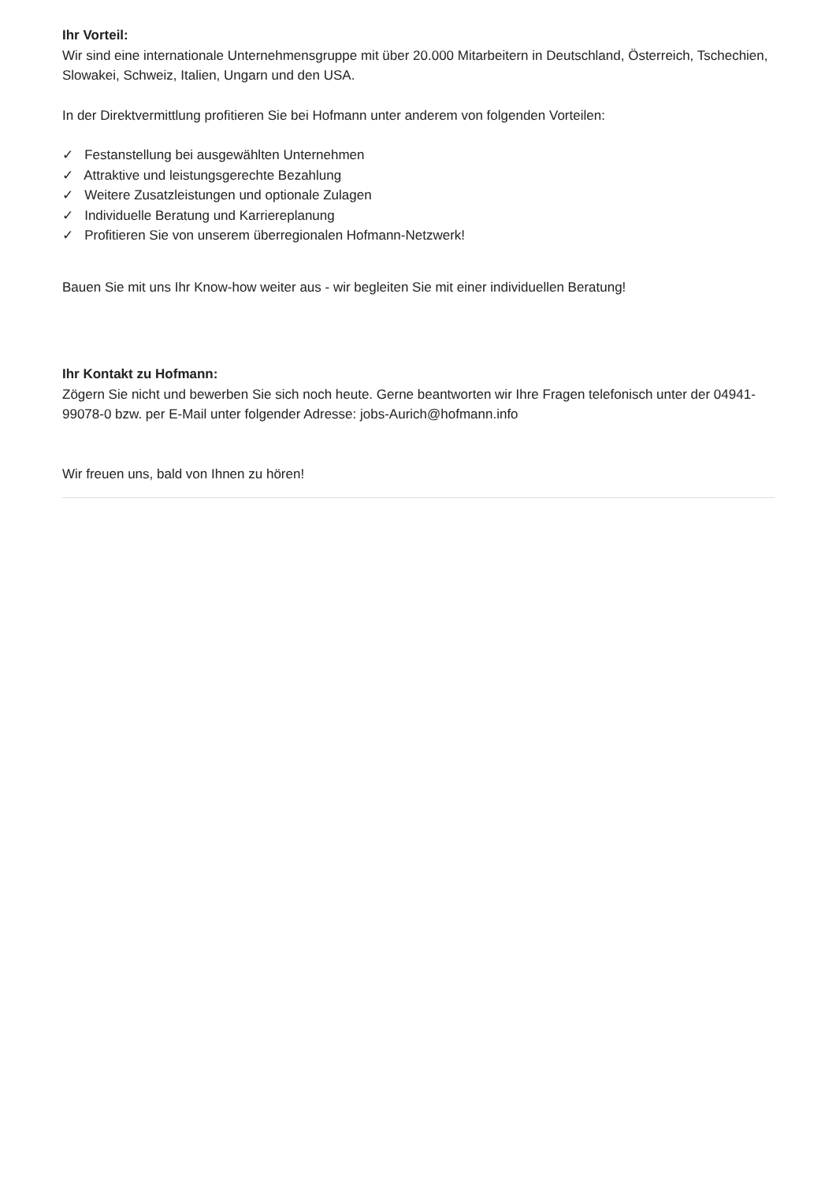Ihr Vorteil:
Wir sind eine internationale Unternehmensgruppe mit über 20.000 Mitarbeitern in Deutschland, Österreich, Tschechien, Slowakei, Schweiz, Italien, Ungarn und den USA.
In der Direktvermittlung profitieren Sie bei Hofmann unter anderem von folgenden Vorteilen:
✓ Festanstellung bei ausgewählten Unternehmen
✓ Attraktive und leistungsgerechte Bezahlung
✓ Weitere Zusatzleistungen und optionale Zulagen
✓ Individuelle Beratung und Karriereplanung
✓ Profitieren Sie von unserem überregionalen Hofmann-Netzwerk!
Bauen Sie mit uns Ihr Know-how weiter aus - wir begleiten Sie mit einer individuellen Beratung!
Ihr Kontakt zu Hofmann:
Zögern Sie nicht und bewerben Sie sich noch heute. Gerne beantworten wir Ihre Fragen telefonisch unter der 04941-99078-0 bzw. per E-Mail unter folgender Adresse: jobs-Aurich@hofmann.info
Wir freuen uns, bald von Ihnen zu hören!